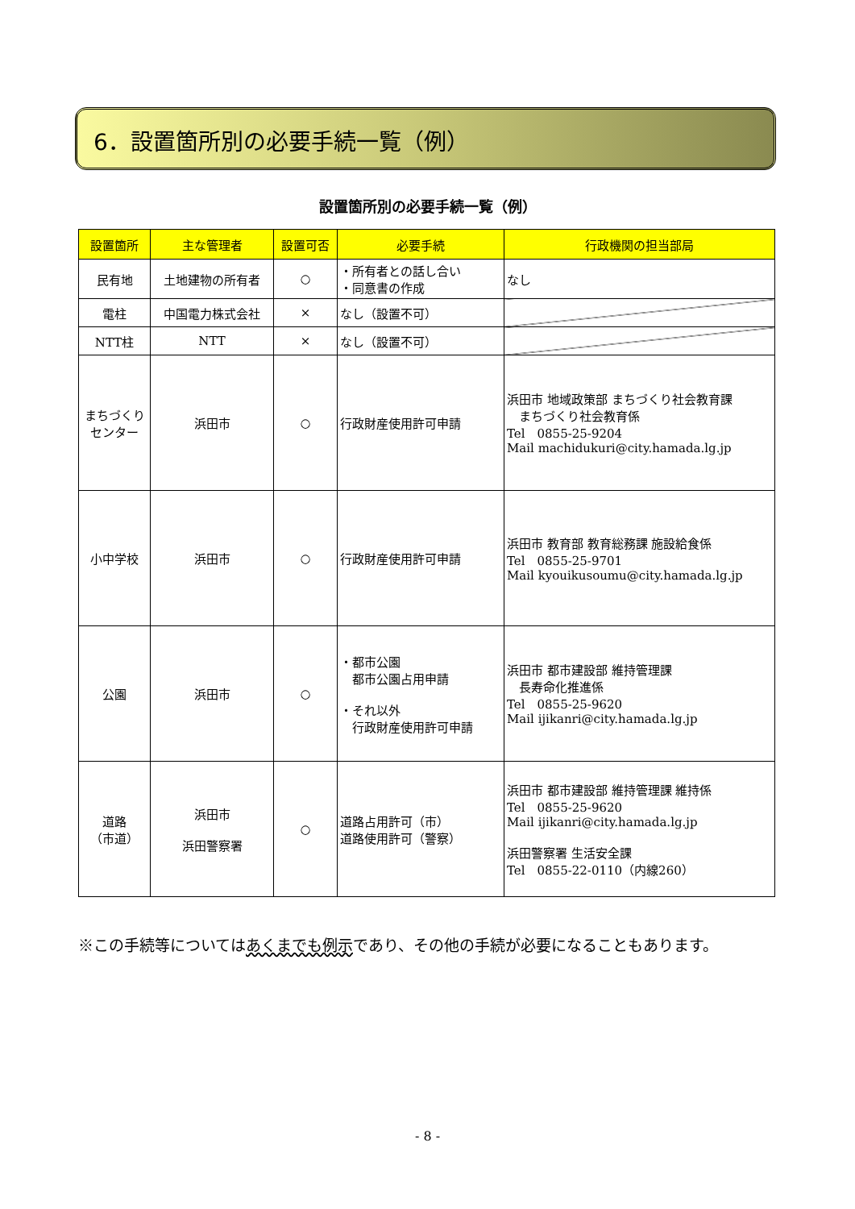6．設置箇所別の必要手続一覧（例）
設置箇所別の必要手続一覧（例）
| 設置箇所 | 主な管理者 | 設置可否 | 必要手続 | 行政機関の担当部局 |
| --- | --- | --- | --- | --- |
| 民有地 | 土地建物の所有者 | ○ | ・所有者との話し合い ・同意書の作成 | なし |
| 電柱 | 中国電力株式会社 | × | なし（設置不可） | |
| NTT柱 | NTT | × | なし（設置不可） | |
| まちづくり センター | 浜田市 | ○ | 行政財産使用許可申請 | 浜田市 地域政策部 まちづくり社会教育課 まちづくり社会教育係 Tel 0855-25-9204 Mail machidukuri@city.hamada.lg.jp |
| 小中学校 | 浜田市 | ○ | 行政財産使用許可申請 | 浜田市 教育部 教育総務課 施設給食係 Tel 0855-25-9701 Mail kyouikusoumu@city.hamada.lg.jp |
| 公園 | 浜田市 | ○ | ・都市公園 都市公園占用申請 ・それ以外 行政財産使用許可申請 | 浜田市 都市建設部 維持管理課 長寿命化推進係 Tel 0855-25-9620 Mail ijikanri@city.hamada.lg.jp |
| 道路 （市道） | 浜田市 浜田警察署 | ○ | 道路占用許可（市） 道路使用許可（警察） | 浜田市 都市建設部 維持管理課 維持係 Tel 0855-25-9620 Mail ijikanri@city.hamada.lg.jp 浜田警察署 生活安全課 Tel 0855-22-0110（内線260） |
※この手続等についてはあくまでも例示であり、その他の手続が必要になることもあります。
- 8 -